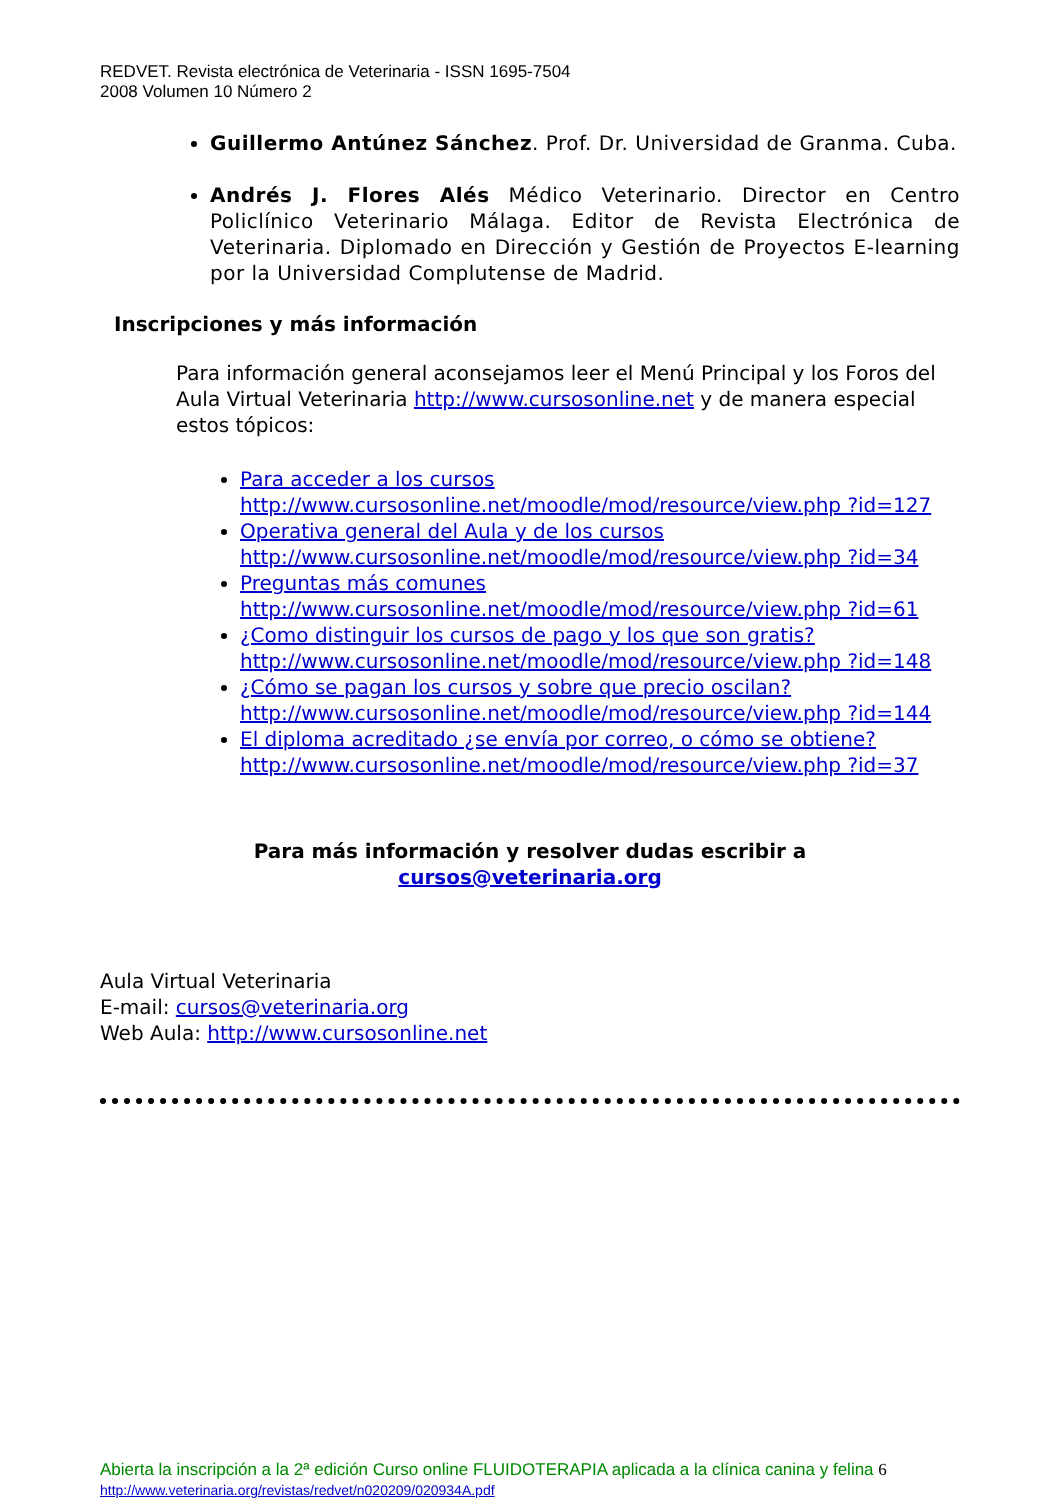REDVET. Revista electrónica de Veterinaria - ISSN 1695-7504
2008 Volumen 10 Número 2
Guillermo Antúnez Sánchez. Prof. Dr. Universidad de Granma. Cuba.
Andrés J. Flores Alés Médico Veterinario. Director en Centro Policlínico Veterinario Málaga. Editor de Revista Electrónica de Veterinaria. Diplomado en Dirección y Gestión de Proyectos E-learning por la Universidad Complutense de Madrid.
Inscripciones y más información
Para información general aconsejamos leer el Menú Principal y los Foros del Aula Virtual Veterinaria http://www.cursosonline.net y de manera especial estos tópicos:
Para acceder a los cursos
http://www.cursosonline.net/moodle/mod/resource/view.php ?id=127
Operativa general del Aula y de los cursos
http://www.cursosonline.net/moodle/mod/resource/view.php ?id=34
Preguntas más comunes
http://www.cursosonline.net/moodle/mod/resource/view.php ?id=61
¿Como distinguir los cursos de pago y los que son gratis?
http://www.cursosonline.net/moodle/mod/resource/view.php ?id=148
¿Cómo se pagan los cursos y sobre que precio oscilan?
http://www.cursosonline.net/moodle/mod/resource/view.php ?id=144
El diploma acreditado ¿se envía por correo, o cómo se obtiene?
http://www.cursosonline.net/moodle/mod/resource/view.php ?id=37
Para más información y resolver dudas escribir a
cursos@veterinaria.org
Aula Virtual Veterinaria
E-mail: cursos@veterinaria.org
Web Aula: http://www.cursosonline.net
Abierta la inscripción a la 2ª edición Curso online FLUIDOTERAPIA aplicada a la clínica canina y felina 6
http://www.veterinaria.org/revistas/redvet/n020209/020934A.pdf